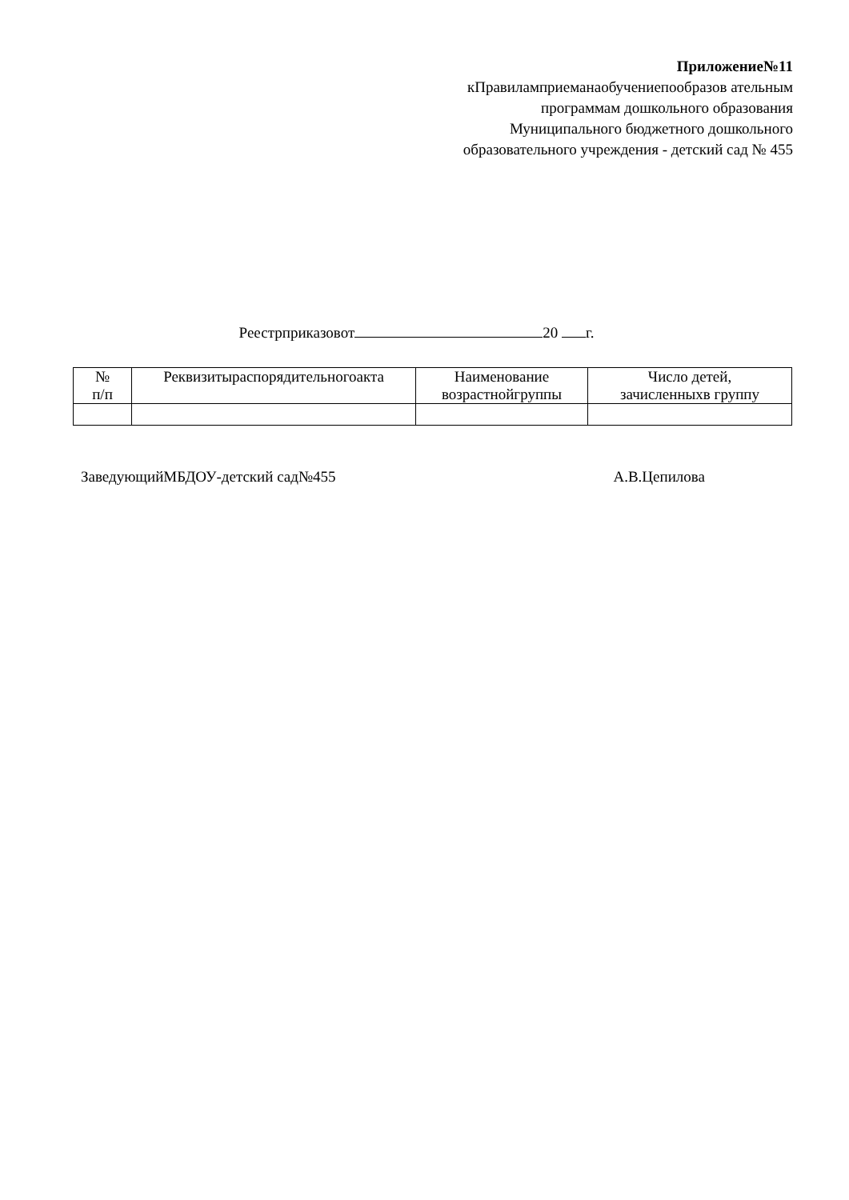Приложение№11
кПравиламприеманаобучениепообразов ательным программам дошкольного образования Муниципального бюджетного дошкольного образовательного учреждения - детский сад № 455
Реестрприказовот 20 г.
| № п/п | Реквизитыраспорядительногоакта | Наименование возрастнойгруппы | Число детей, зачисленныхв группу |
| --- | --- | --- | --- |
ЗаведующийМБДОУ-детский сад№455 А.В.Цепилова